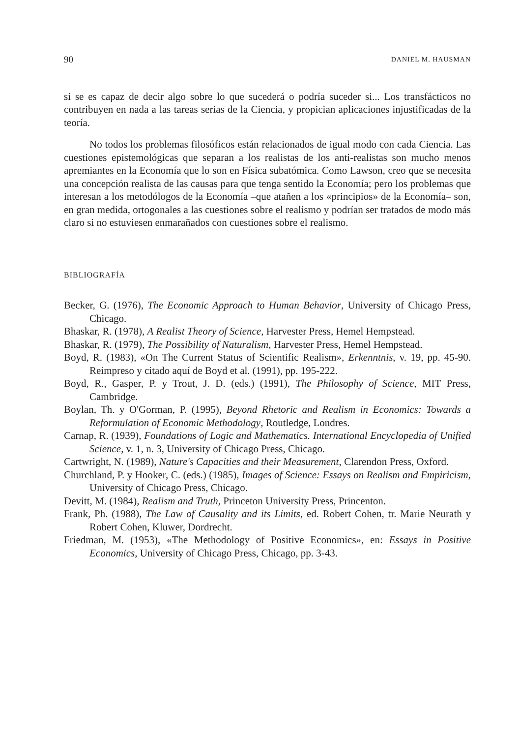90 DANIEL M. HAUSMAN
si se es capaz de decir algo sobre lo que sucederá o podría suceder si... Los transfácticos no contribuyen en nada a las tareas serias de la Ciencia, y propician aplicaciones injustificadas de la teoría.
No todos los problemas filosóficos están relacionados de igual modo con cada Ciencia. Las cuestiones epistemológicas que separan a los realistas de los anti-realistas son mucho menos apremiantes en la Economía que lo son en Física subatómica. Como Lawson, creo que se necesita una concepción realista de las causas para que tenga sentido la Economía; pero los problemas que interesan a los metodólogos de la Economía –que atañen a los «principios» de la Economía– son, en gran medida, ortogonales a las cuestiones sobre el realismo y podrían ser tratados de modo más claro si no estuviesen enmarañados con cuestiones sobre el realismo.
BIBLIOGRAFÍA
Becker, G. (1976), The Economic Approach to Human Behavior, University of Chicago Press, Chicago.
Bhaskar, R. (1978), A Realist Theory of Science, Harvester Press, Hemel Hempstead.
Bhaskar, R. (1979), The Possibility of Naturalism, Harvester Press, Hemel Hempstead.
Boyd, R. (1983), «On The Current Status of Scientific Realism», Erkenntnis, v. 19, pp. 45-90. Reimpreso y citado aquí de Boyd et al. (1991), pp. 195-222.
Boyd, R., Gasper, P. y Trout, J. D. (eds.) (1991), The Philosophy of Science, MIT Press, Cambridge.
Boylan, Th. y O'Gorman, P. (1995), Beyond Rhetoric and Realism in Economics: Towards a Reformulation of Economic Methodology, Routledge, Londres.
Carnap, R. (1939), Foundations of Logic and Mathematics. International Encyclopedia of Unified Science, v. 1, n. 3, University of Chicago Press, Chicago.
Cartwright, N. (1989), Nature's Capacities and their Measurement, Clarendon Press, Oxford.
Churchland, P. y Hooker, C. (eds.) (1985), Images of Science: Essays on Realism and Empiricism, University of Chicago Press, Chicago.
Devitt, M. (1984), Realism and Truth, Princeton University Press, Princenton.
Frank, Ph. (1988), The Law of Causality and its Limits, ed. Robert Cohen, tr. Marie Neurath y Robert Cohen, Kluwer, Dordrecht.
Friedman, M. (1953), «The Methodology of Positive Economics», en: Essays in Positive Economics, University of Chicago Press, Chicago, pp. 3-43.